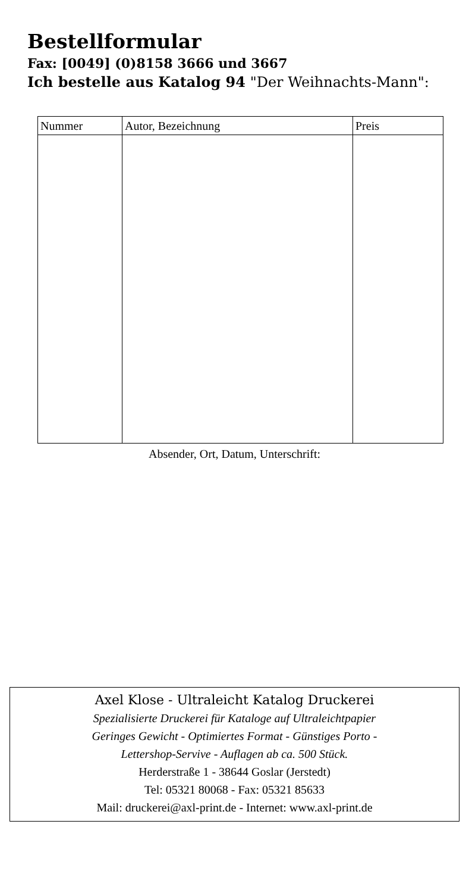Bestellformular
Fax: [0049] (0)8158 3666 und 3667
Ich bestelle aus Katalog 94 "Der Weihnachts-Mann":
| Nummer | Autor, Bezeichnung | Preis |
| --- | --- | --- |
Absender, Ort, Datum, Unterschrift:
Axel Klose - Ultraleicht Katalog Druckerei
Spezialisierte Druckerei für Kataloge auf Ultraleichtpapier
Geringes Gewicht - Optimiertes Format - Günstiges Porto -
Lettershop-Servive - Auflagen ab ca. 500 Stück.
Herderstraße 1 - 38644 Goslar (Jerstedt)
Tel: 05321 80068 - Fax: 05321 85633
Mail: druckerei@axl-print.de - Internet: www.axl-print.de